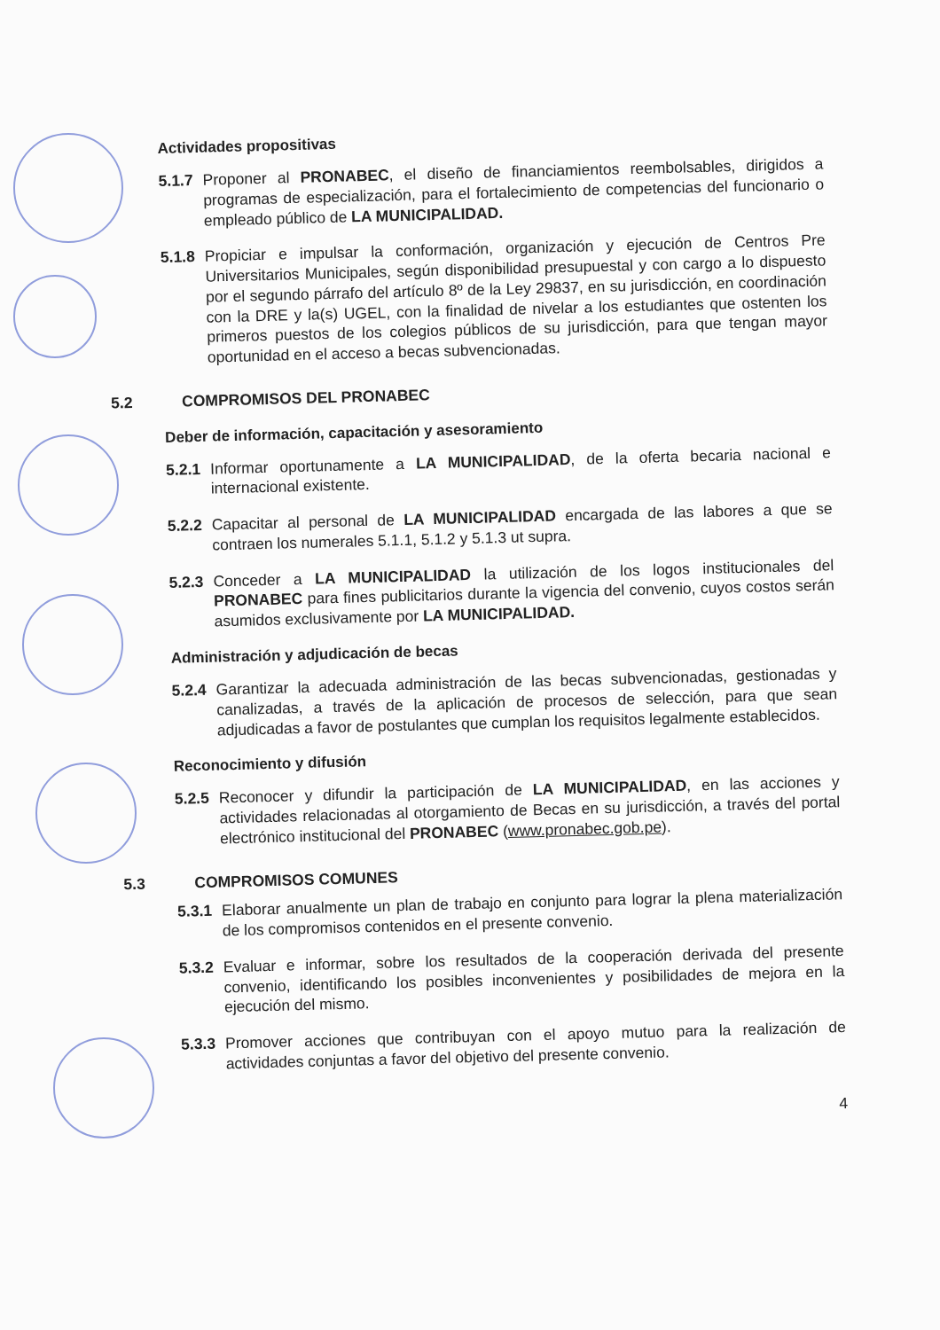Actividades propositivas
5.1.7
Proponer al PRONABEC, el diseño de financiamientos reembolsables, dirigidos a programas de especialización, para el fortalecimiento de competencias del funcionario o empleado público de LA MUNICIPALIDAD.
5.1.8
Propiciar e impulsar la conformación, organización y ejecución de Centros Pre Universitarios Municipales, según disponibilidad presupuestal y con cargo a lo dispuesto por el segundo párrafo del artículo 8º de la Ley 29837, en su jurisdicción, en coordinación con la DRE y la(s) UGEL, con la finalidad de nivelar a los estudiantes que ostenten los primeros puestos de los colegios públicos de su jurisdicción, para que tengan mayor oportunidad en el acceso a becas subvencionadas.
5.2 COMPROMISOS DEL PRONABEC
Deber de información, capacitación y asesoramiento
5.2.1
Informar oportunamente a LA MUNICIPALIDAD, de la oferta becaria nacional e internacional existente.
5.2.2
Capacitar al personal de LA MUNICIPALIDAD encargada de las labores a que se contraen los numerales 5.1.1, 5.1.2 y 5.1.3 ut supra.
5.2.3
Conceder a LA MUNICIPALIDAD la utilización de los logos institucionales del PRONABEC para fines publicitarios durante la vigencia del convenio, cuyos costos serán asumidos exclusivamente por LA MUNICIPALIDAD.
Administración y adjudicación de becas
5.2.4
Garantizar la adecuada administración de las becas subvencionadas, gestionadas y canalizadas, a través de la aplicación de procesos de selección, para que sean adjudicadas a favor de postulantes que cumplan los requisitos legalmente establecidos.
Reconocimiento y difusión
5.2.5
Reconocer y difundir la participación de LA MUNICIPALIDAD, en las acciones y actividades relacionadas al otorgamiento de Becas en su jurisdicción, a través del portal electrónico institucional del PRONABEC (www.pronabec.gob.pe).
5.3 COMPROMISOS COMUNES
5.3.1
Elaborar anualmente un plan de trabajo en conjunto para lograr la plena materialización de los compromisos contenidos en el presente convenio.
5.3.2
Evaluar e informar, sobre los resultados de la cooperación derivada del presente convenio, identificando los posibles inconvenientes y posibilidades de mejora en la ejecución del mismo.
5.3.3
Promover acciones que contribuyan con el apoyo mutuo para la realización de actividades conjuntas a favor del objetivo del presente convenio.
4